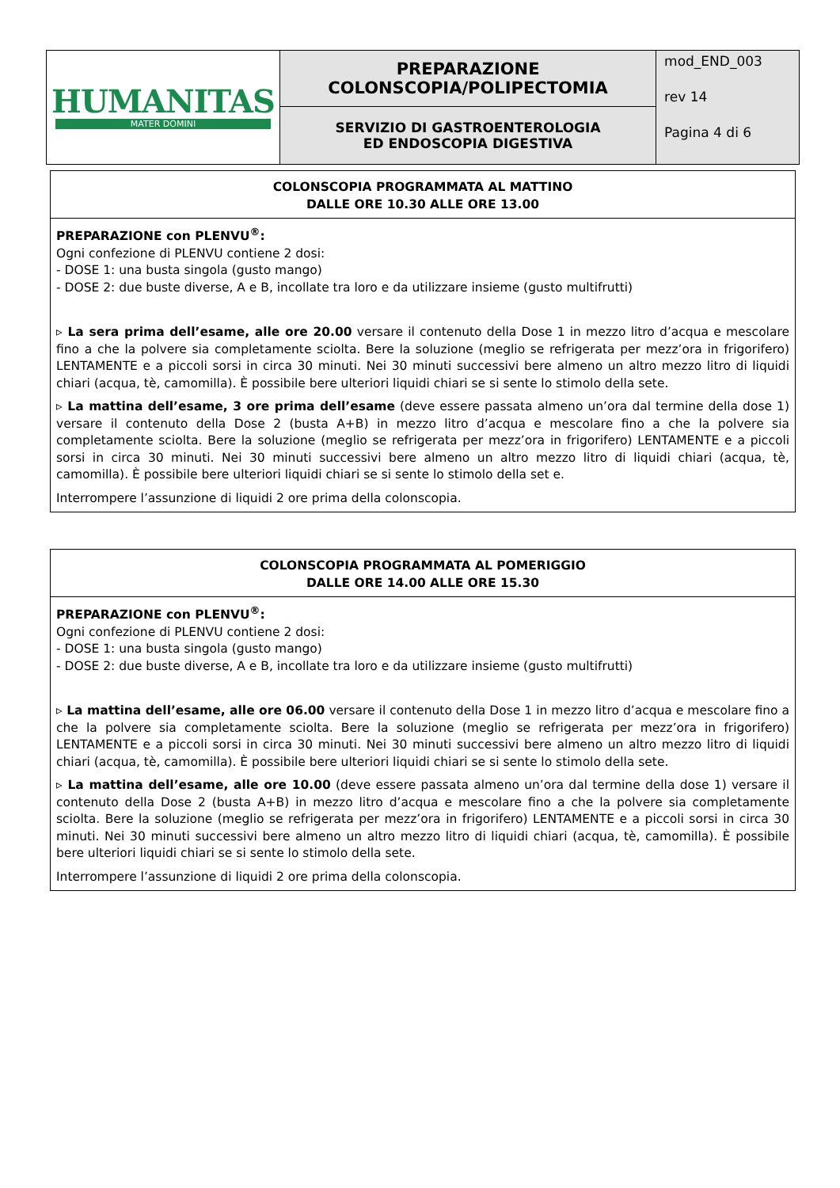| HUMANITAS MATER DOMINI | PREPARAZIONE COLONSCOPIA/POLIPECTOMIA | mod_END_003 rev 14 Pagina 4 di 6 |
| | SERVIZIO DI GASTROENTEROLOGIA ED ENDOSCOPIA DIGESTIVA | |
COLONSCOPIA PROGRAMMATA AL MATTINO
DALLE ORE 10.30 ALLE ORE 13.00
PREPARAZIONE con PLENVU<sup>®</sup>:
Ogni confezione di PLENVU contiene 2 dosi:
- DOSE 1: una busta singola (gusto mango)
- DOSE 2: due buste diverse, A e B, incollate tra loro e da utilizzare insieme (gusto multifrutti)
▹ La sera prima dell’esame, alle ore 20.00 versare il contenuto della Dose 1 in mezzo litro d’acqua e mescolare fino a che la polvere sia completamente sciolta. Bere la soluzione (meglio se refrigerata per mezz’ora in frigorifero) LENTAMENTE e a piccoli sorsi in circa 30 minuti. Nei 30 minuti successivi bere almeno un altro mezzo litro di liquidi chiari (acqua, tè, camomilla). È possibile bere ulteriori liquidi chiari se si sente lo stimolo della sete.
▹ La mattina dell’esame, 3 ore prima dell’esame (deve essere passata almeno un’ora dal termine della dose 1) versare il contenuto della Dose 2 (busta A+B) in mezzo litro d’acqua e mescolare fino a che la polvere sia completamente sciolta. Bere la soluzione (meglio se refrigerata per mezz’ora in frigorifero) LENTAMENTE e a piccoli sorsi in circa 30 minuti. Nei 30 minuti successivi bere almeno un altro mezzo litro di liquidi chiari (acqua, tè, camomilla). È possibile bere ulteriori liquidi chiari se si sente lo stimolo della set e.
Interrompere l’assunzione di liquidi 2 ore prima della colonscopia.
COLONSCOPIA PROGRAMMATA AL POMERIGGIO
DALLE ORE 14.00 ALLE ORE 15.30
PREPARAZIONE con PLENVU<sup>®</sup>:
Ogni confezione di PLENVU contiene 2 dosi:
- DOSE 1: una busta singola (gusto mango)
- DOSE 2: due buste diverse, A e B, incollate tra loro e da utilizzare insieme (gusto multifrutti)
▹ La mattina dell’esame, alle ore 06.00 versare il contenuto della Dose 1 in mezzo litro d’acqua e mescolare fino a che la polvere sia completamente sciolta. Bere la soluzione (meglio se refrigerata per mezz’ora in frigorifero) LENTAMENTE e a piccoli sorsi in circa 30 minuti. Nei 30 minuti successivi bere almeno un altro mezzo litro di liquidi chiari (acqua, tè, camomilla). È possibile bere ulteriori liquidi chiari se si sente lo stimolo della sete.
▹ La mattina dell’esame, alle ore 10.00 (deve essere passata almeno un’ora dal termine della dose 1) versare il contenuto della Dose 2 (busta A+B) in mezzo litro d’acqua e mescolare fino a che la polvere sia completamente sciolta. Bere la soluzione (meglio se refrigerata per mezz’ora in frigorifero) LENTAMENTE e a piccoli sorsi in circa 30 minuti. Nei 30 minuti successivi bere almeno un altro mezzo litro di liquidi chiari (acqua, tè, camomilla). È possibile bere ulteriori liquidi chiari se si sente lo stimolo della sete.
Interrompere l’assunzione di liquidi 2 ore prima della colonscopia.